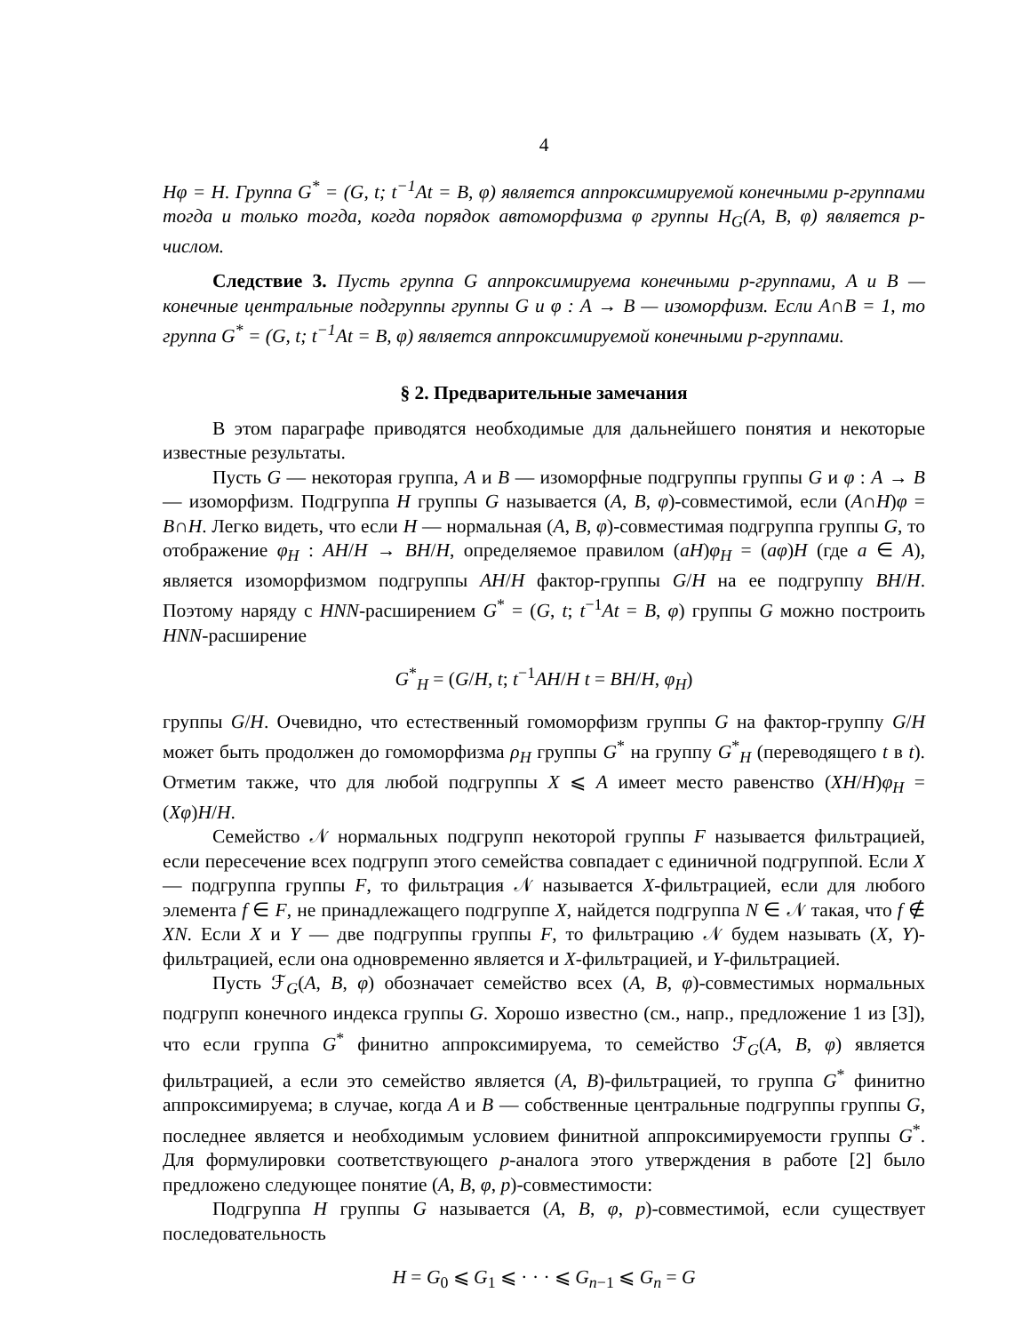4
Hφ = H. Группа G<sup>*</sup> = (G, t; t<sup>−1</sup>At = B, φ) является аппроксимируемой конечными p-группами тогда и только тогда, когда порядок автоморфизма φ группы H<sub>G</sub>(A, B, φ) является p-числом.
Следствие 3. Пусть группа G аппроксимируема конечными p-группами, A и B — конечные центральные подгруппы группы G и φ : A → B — изоморфизм. Если A∩B = 1, то группа G<sup>*</sup> = (G, t; t<sup>−1</sup>At = B, φ) является аппроксимируемой конечными p-группами.
§ 2. Предварительные замечания
В этом параграфе приводятся необходимые для дальнейшего понятия и некоторые известные результаты.
Пусть G — некоторая группа, A и B — изоморфные подгруппы группы G и φ : A → B — изоморфизм. Подгруппа H группы G называется (A, B, φ)-совместимой, если (A∩H)φ = B∩H. Легко видеть, что если H — нормальная (A, B, φ)-совместимая подгруппа группы G, то отображение φ<sub>H</sub> : AH/H → BH/H, определяемое правилом (aH)φ<sub>H</sub> = (aφ)H (где a ∈ A), является изоморфизмом подгруппы AH/H фактор-группы G/H на ее подгруппу BH/H. Поэтому наряду с HNN-расширением G<sup>*</sup> = (G, t; t<sup>−1</sup>At = B, φ) группы G можно построить HNN-расширение
G<sup>*</sup><sub>H</sub> = (G/H, t; t<sup>−1</sup>AH/H t = BH/H, φ<sub>H</sub>)
группы G/H. Очевидно, что естественный гомоморфизм группы G на фактор-группу G/H может быть продолжен до гомоморфизма ρ<sub>H</sub> группы G<sup>*</sup> на группу G<sup>*</sup><sub>H</sub> (переводящего t в t). Отметим также, что для любой подгруппы X ⩽ A имеет место равенство (XH/H)φ<sub>H</sub> = (Xφ)H/H.
Семейство 𝒩 нормальных подгрупп некоторой группы F называется фильтрацией, если пересечение всех подгрупп этого семейства совпадает с единичной подгруппой. Если X — подгруппа группы F, то фильтрация 𝒩 называется X-фильтрацией, если для любого элемента f ∈ F, не принадлежащего подгруппе X, найдется подгруппа N ∈ 𝒩 такая, что f ∉ XN. Если X и Y — две подгруппы группы F, то фильтрацию 𝒩 будем называть (X, Y)-фильтрацией, если она одновременно является и X-фильтрацией, и Y-фильтрацией.
Пусть ℱ<sub>G</sub>(A, B, φ) обозначает семейство всех (A, B, φ)-совместимых нормальных подгрупп конечного индекса группы G. Хорошо известно (см., напр., предложение 1 из [3]), что если группа G<sup>*</sup> финитно аппроксимируема, то семейство ℱ<sub>G</sub>(A, B, φ) является фильтрацией, а если это семейство является (A, B)-фильтрацией, то группа G<sup>*</sup> финитно аппроксимируема; в случае, когда A и B — собственные центральные подгруппы группы G, последнее является и необходимым условием финитной аппроксимируемости группы G<sup>*</sup>. Для формулировки соответствующего p-аналога этого утверждения в работе [2] было предложено следующее понятие (A, B, φ, p)-совместимости:
Подгруппа H группы G называется (A, B, φ, p)-совместимой, если существует последовательность
H = G<sub>0</sub> ⩽ G<sub>1</sub> ⩽ · · · ⩽ G<sub>n−1</sub> ⩽ G<sub>n</sub> = G